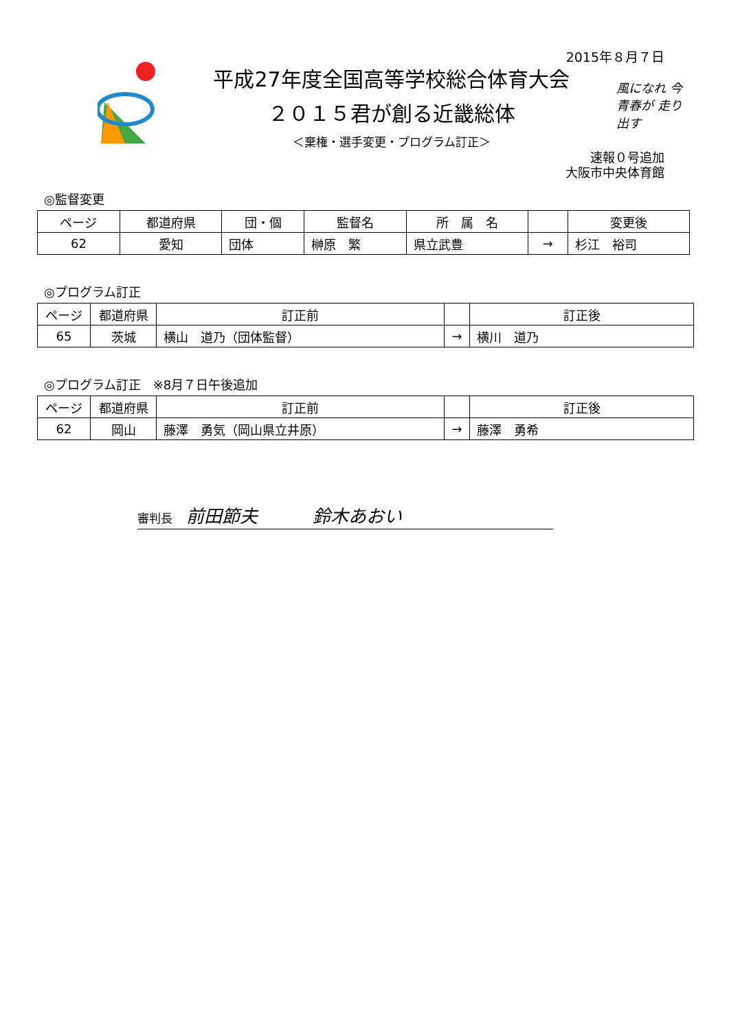2015年８月７日
平成27年度全国高等学校総合体育大会
２０１５君が創る近畿総体
＜棄権・選手変更・プログラム訂正＞
風になれ 今 青春が 走り出す
速報０号追加
大阪市中央体育館
◎監督変更
| ページ | 都道府県 | 団・個 | 監督名 | 所 属 名 | | 変更後 |
| --- | --- | --- | --- | --- | --- | --- |
| 62 | 愛知 | 団体 | 榊原 繁 | 県立武豊 | → | 杉江 裕司 |
◎プログラム訂正
| ページ | 都道府県 | 訂正前 | | 訂正後 |
| --- | --- | --- | --- | --- |
| 65 | 茨城 | 横山 道乃（団体監督） | → | 横川 道乃 |
◎プログラム訂正　※8月７日午後追加
| ページ | 都道府県 | 訂正前 | | 訂正後 |
| --- | --- | --- | --- | --- |
| 62 | 岡山 | 藤澤 勇気（岡山県立井原） | → | 藤澤 勇希 |
審判長 前田節夫 鈴木あおい